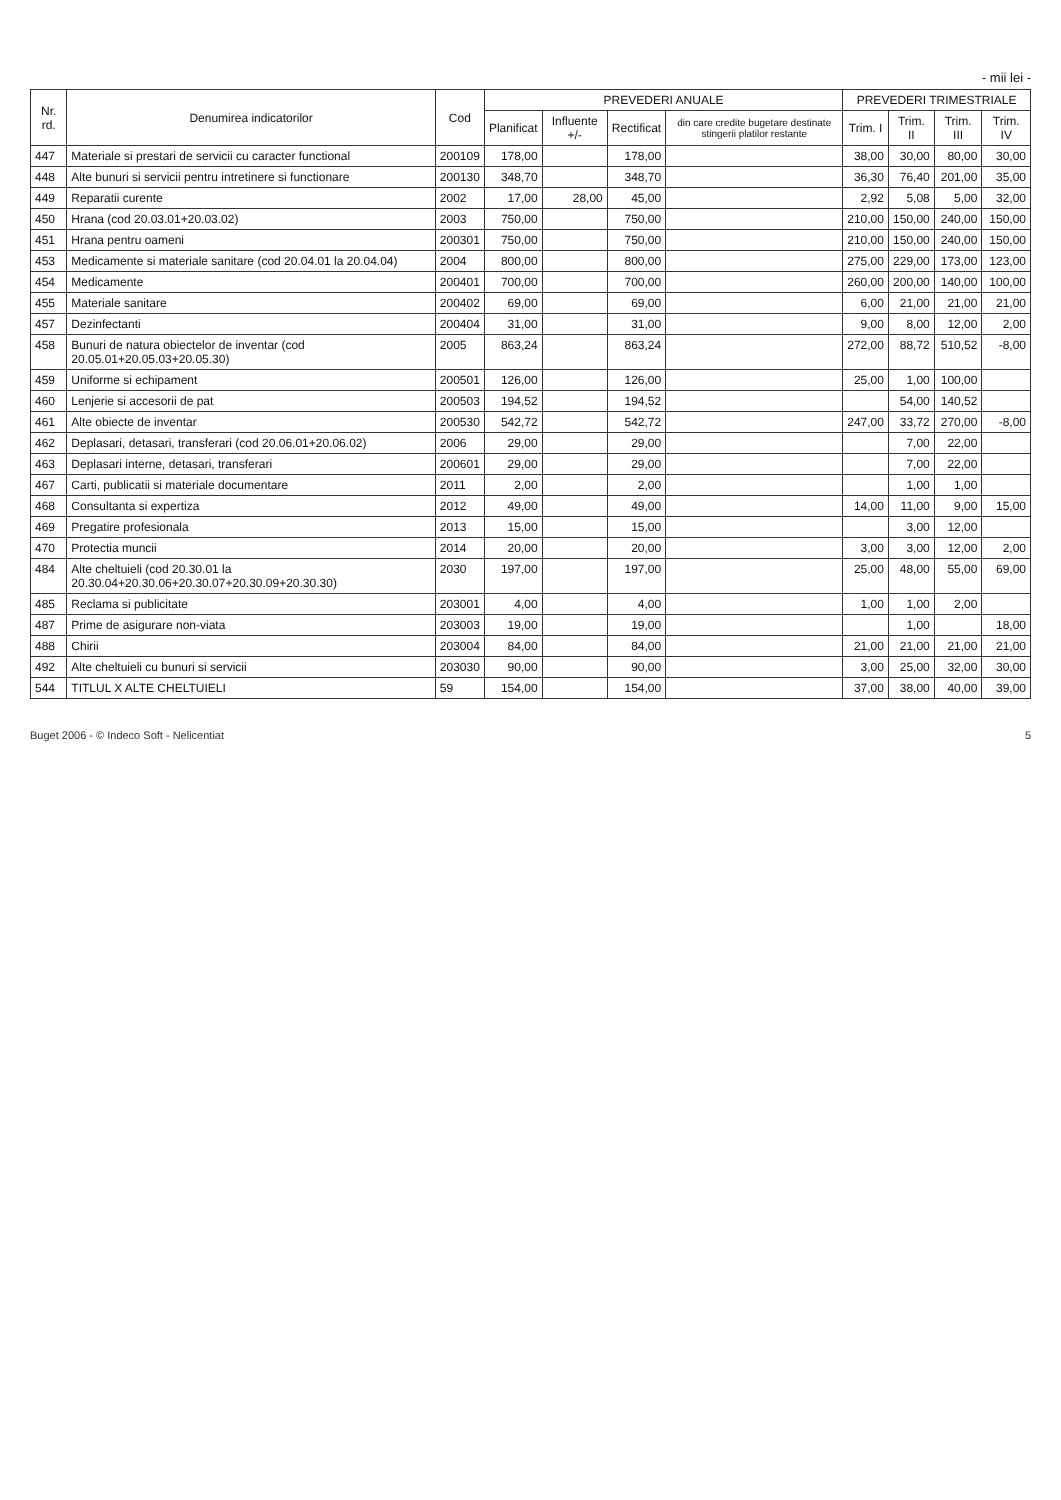- mii lei -
| Nr. rd. | Denumirea indicatorilor | Cod | PREVEDERI ANUALE | | | | PREVEDERI TRIMESTRIALE | | | |
| --- | --- | --- | --- | --- | --- | --- | --- | --- | --- | --- |
| | | | Planificat | Influente +/- | Rectificat | din care credite bugetare destinate stingerii platilor restante | Trim. I | Trim. II | Trim. III | Trim. IV |
| 447 | Materiale si prestari de servicii cu caracter functional | 200109 | 178,00 | | 178,00 | | 38,00 | 30,00 | 80,00 | 30,00 |
| 448 | Alte bunuri si servicii pentru intretinere si functionare | 200130 | 348,70 | | 348,70 | | 36,30 | 76,40 | 201,00 | 35,00 |
| 449 | Reparatii curente | 2002 | 17,00 | 28,00 | 45,00 | | 2,92 | 5,08 | 5,00 | 32,00 |
| 450 | Hrana (cod 20.03.01+20.03.02) | 2003 | 750,00 | | 750,00 | | 210,00 | 150,00 | 240,00 | 150,00 |
| 451 | Hrana pentru oameni | 200301 | 750,00 | | 750,00 | | 210,00 | 150,00 | 240,00 | 150,00 |
| 453 | Medicamente si materiale sanitare (cod 20.04.01 la 20.04.04) | 2004 | 800,00 | | 800,00 | | 275,00 | 229,00 | 173,00 | 123,00 |
| 454 | Medicamente | 200401 | 700,00 | | 700,00 | | 260,00 | 200,00 | 140,00 | 100,00 |
| 455 | Materiale sanitare | 200402 | 69,00 | | 69,00 | | 6,00 | 21,00 | 21,00 | 21,00 |
| 457 | Dezinfectanti | 200404 | 31,00 | | 31,00 | | 9,00 | 8,00 | 12,00 | 2,00 |
| 458 | Bunuri de natura obiectelor de inventar (cod 20.05.01+20.05.03+20.05.30) | 2005 | 863,24 | | 863,24 | | 272,00 | 88,72 | 510,52 | -8,00 |
| 459 | Uniforme si echipament | 200501 | 126,00 | | 126,00 | | 25,00 | 1,00 | 100,00 | |
| 460 | Lenjerie si accesorii de pat | 200503 | 194,52 | | 194,52 | | | 54,00 | 140,52 | |
| 461 | Alte obiecte de inventar | 200530 | 542,72 | | 542,72 | | 247,00 | 33,72 | 270,00 | -8,00 |
| 462 | Deplasari, detasari, transferari (cod 20.06.01+20.06.02) | 2006 | 29,00 | | 29,00 | | | 7,00 | 22,00 | |
| 463 | Deplasari interne, detasari, transferari | 200601 | 29,00 | | 29,00 | | | 7,00 | 22,00 | |
| 467 | Carti, publicatii si materiale documentare | 2011 | 2,00 | | 2,00 | | | 1,00 | 1,00 | |
| 468 | Consultanta si expertiza | 2012 | 49,00 | | 49,00 | | 14,00 | 11,00 | 9,00 | 15,00 |
| 469 | Pregatire profesionala | 2013 | 15,00 | | 15,00 | | | 3,00 | 12,00 | |
| 470 | Protectia muncii | 2014 | 20,00 | | 20,00 | | 3,00 | 3,00 | 12,00 | 2,00 |
| 484 | Alte cheltuieli (cod 20.30.01 la 20.30.04+20.30.06+20.30.07+20.30.09+20.30.30) | 2030 | 197,00 | | 197,00 | | 25,00 | 48,00 | 55,00 | 69,00 |
| 485 | Reclama si publicitate | 203001 | 4,00 | | 4,00 | | 1,00 | 1,00 | 2,00 | |
| 487 | Prime de asigurare non-viata | 203003 | 19,00 | | 19,00 | | | 1,00 | | 18,00 |
| 488 | Chirii | 203004 | 84,00 | | 84,00 | | 21,00 | 21,00 | 21,00 | 21,00 |
| 492 | Alte cheltuieli cu bunuri si servicii | 203030 | 90,00 | | 90,00 | | 3,00 | 25,00 | 32,00 | 30,00 |
| 544 | TITLUL X ALTE CHELTUIELI | 59 | 154,00 | | 154,00 | | 37,00 | 38,00 | 40,00 | 39,00 |
Buget 2006 - © Indeco Soft - Nelicentiat 5